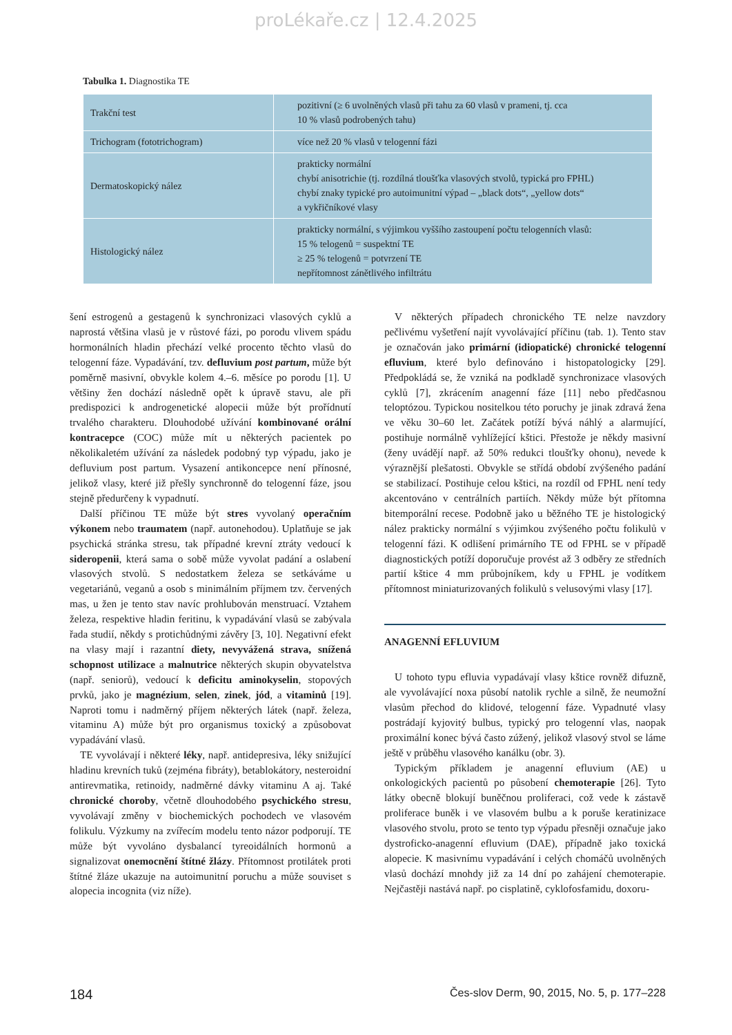proLékaře.cz | 12.4.2025
Tabulka 1. Diagnostika TE
| Trakční test | pozitivní (≥ 6 uvolněných vlasů při tahu za 60 vlasů v prameni, tj. cca 10 % vlasů podrobených tahu) |
| Trichogram (fototrichogram) | více než 20 % vlasů v telogenní fázi |
| Dermatoskopický nález | prakticky normální chybí anisotrichie (tj. rozdílná tloušťka vlasových stvolů, typická pro FPHL) chybí znaky typické pro autoimunitní výpad – „black dots“, „yellow dots“ a vykřičníkové vlasy |
| Histologický nález | prakticky normální, s výjimkou vyššího zastoupení počtu telogenních vlasů: 15 % telogenů = suspektní TE ≥ 25 % telogenů = potvrzení TE nepřítomnost zánětlivého infiltrátu |
šení estrogenů a gestagenů k synchronizaci vlasových cyklů a naprostá většina vlasů je v růstové fázi, po porodu vlivem spádu hormonálních hladin přechází velké procento těchto vlasů do telogenní fáze. Vypadávání, tzv. defluvium post partum, může být poměrně masivní, obvykle kolem 4.–6. měsíce po porodu [1]. U většiny žen dochází následně opět k úpravě stavu, ale při predispozici k androgenetické alopecii může být prořídnutí trvalého charakteru. Dlouhodobé užívání kombinované orální kontracepce (COC) může mít u některých pacientek po několikaletém užívání za následek podobný typ výpadu, jako je defluvium post partum. Vysazení antikoncepce není přínosné, jelikož vlasy, které již přešly synchronně do telogenní fáze, jsou stejně předurčeny k vypadnutí.
Další příčinou TE může být stres vyvolaný operačním výkonem nebo traumatem (např. autonehodou). Uplatňuje se jak psychická stránka stresu, tak případné krevní ztráty vedoucí k sideropenii, která sama o sobě může vyvolat padání a oslabení vlasových stvolů. S nedostatkem železa se setkáváme u vegetariánů, veganů a osob s minimálním příjmem tzv. červených mas, u žen je tento stav navíc prohlubován menstruací. Vztahem železa, respektive hladin feritinu, k vypadávání vlasů se zabývala řada studií, někdy s protichůdnými závěry [3, 10]. Negativní efekt na vlasy mají i razantní diety, nevyvážená strava, snížená schopnost utilizace a malnutrice některých skupin obyvatelstva (např. seniorů), vedoucí k deficitu aminokyselin, stopových prvků, jako je magnézium, selen, zinek, jód, a vitaminů [19]. Naproti tomu i nadměrný příjem některých látek (např. železa, vitaminu A) může být pro organismus toxický a způsobovat vypadávání vlasů.
TE vyvolávají i některé léky, např. antidepresiva, léky snižující hladinu krevních tuků (zejména fibráty), betablokátory, nesteroidní antirevmatika, retinoidy, nadměrné dávky vitaminu A aj. Také chronické choroby, včetně dlouhodobého psychického stresu, vyvolávají změny v biochemických pochodech ve vlasovém folikulu. Výzkumy na zvířecím modelu tento názor podporují. TE může být vyvoláno dysbalancí tyreoidálních hormonů a signalizovat onemocnění štítné žlázy. Přítomnost protilátek proti štítné žláze ukazuje na autoimunitní poruchu a může souviset s alopecia incognita (viz níže).
V některých případech chronického TE nelze navzdory pečlivému vyšetření najít vyvolávající příčinu (tab. 1). Tento stav je označován jako primární (idiopatické) chronické telogenní efluvium, které bylo definováno i histopatologicky [29]. Předpokládá se, že vzniká na podkladě synchronizace vlasových cyklů [7], zkrácením anagenní fáze [11] nebo předčasnou teloptózou. Typickou nositelkou této poruchy je jinak zdravá žena ve věku 30–60 let. Začátek potíží bývá náhlý a alarmující, postihuje normálně vyhlížející kštici. Přestože je někdy masivní (ženy uvádějí např. až 50% redukci tloušťky ohonu), nevede k výraznější plešatosti. Obvykle se střídá období zvýšeného padání se stabilizací. Postihuje celou kštici, na rozdíl od FPHL není tedy akcentováno v centrálních partiích. Někdy může být přítomna bitemporální recese. Podobně jako u běžného TE je histologický nález prakticky normální s výjimkou zvýšeného počtu folikulů v telogenní fázi. K odlišení primárního TE od FPHL se v případě diagnostických potíží doporučuje provést až 3 odběry ze středních partií kštice 4 mm průbojníkem, kdy u FPHL je vodítkem přítomnost miniaturizovaných folikulů s velusovými vlasy [17].
ANAGENNÍ EFLUVIUM
U tohoto typu efluvia vypadávají vlasy kštice rovněž difuzně, ale vyvolávající noxa působí natolik rychle a silně, že neumožní vlasům přechod do klidové, telogenní fáze. Vypadnuté vlasy postrádají kyjovitý bulbus, typický pro telogenní vlas, naopak proximální konec bývá často zúžený, jelikož vlasový stvol se láme ještě v průběhu vlasového kanálku (obr. 3).
Typickým příkladem je anagenní efluvium (AE) u onkologických pacientů po působení chemoterapie [26]. Tyto látky obecně blokují buněčnou proliferaci, což vede k zástavě proliferace buněk i ve vlasovém bulbu a k poruše keratinizace vlasového stvolu, proto se tento typ výpadu přesněji označuje jako dystroficko-anagenní efluvium (DAE), případně jako toxická alopecie. K masivnímu vypadávání i celých chomáčů uvolněných vlasů dochází mnohdy již za 14 dní po zahájení chemoterapie. Nejčastěji nastává např. po cisplatině, cyklofosfamidu, doxoru-
184 Čes-slov Derm, 90, 2015, No. 5, p. 177–228